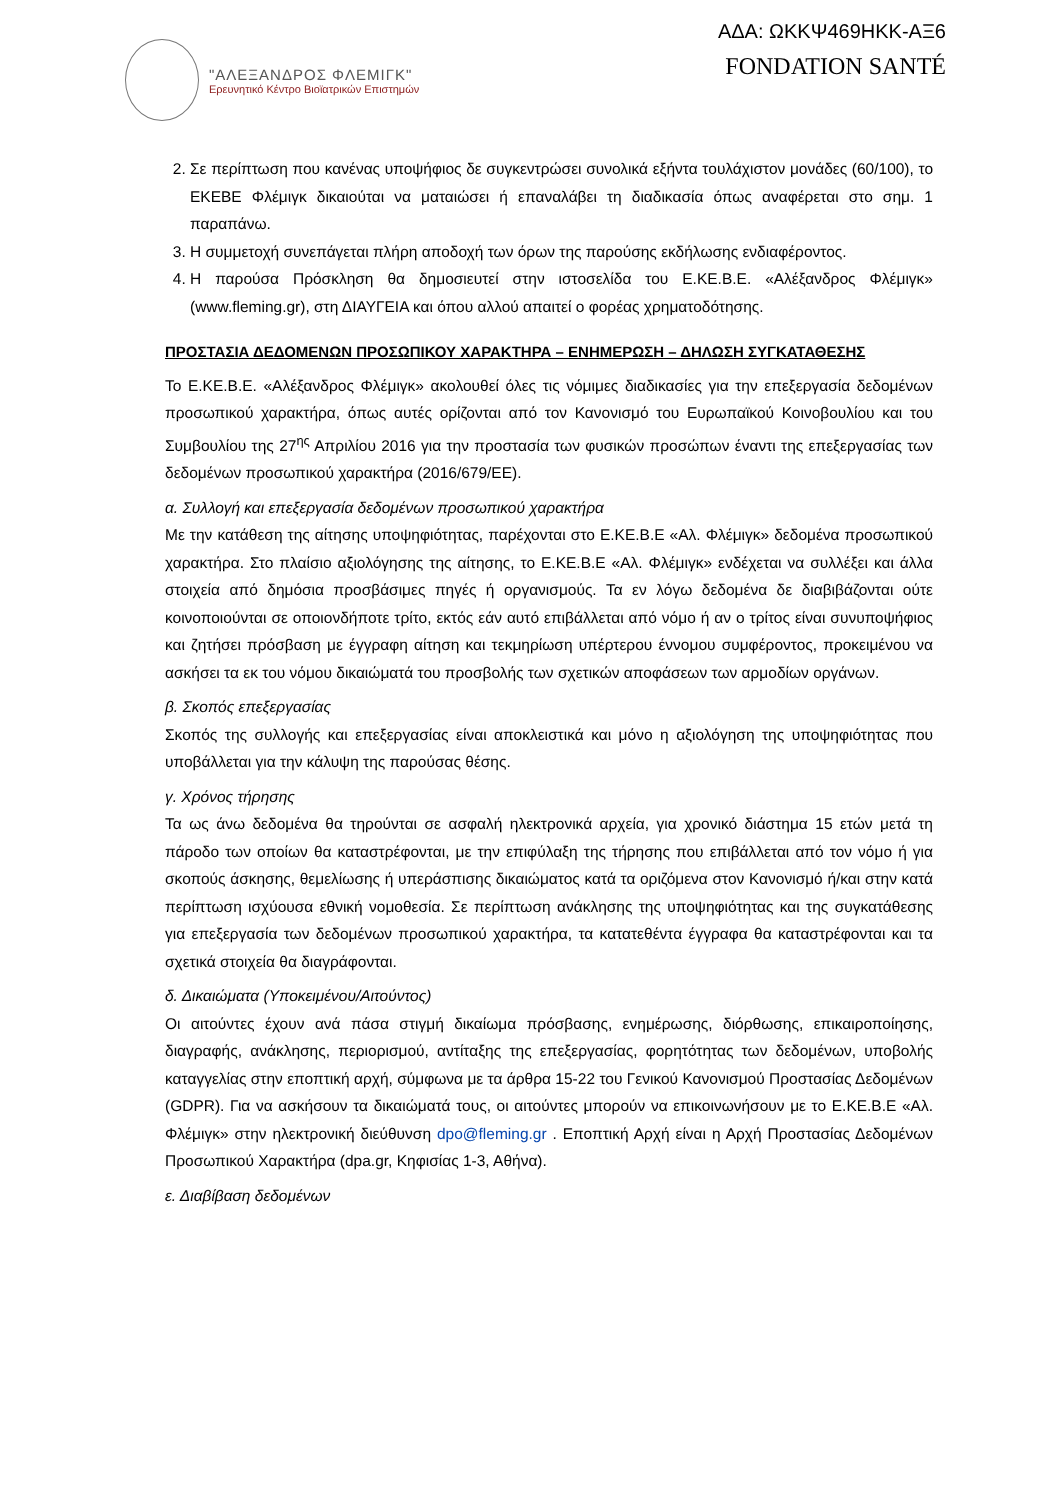"ΑΛΕΞΑΝΔΡΟΣ ΦΛΕΜΙΓΚ"
Ερευνητικό Κέντρο Βιοϊατρικών Επιστημών
ΑΔΑ: ΩΚΚΨ469ΗΚΚ-ΑΞ6
FONDATION SANTÉ
2. Σε περίπτωση που κανένας υποψήφιος δε συγκεντρώσει συνολικά εξήντα τουλάχιστον μονάδες (60/100), το ΕΚΕΒΕ Φλέμιγκ δικαιούται να ματαιώσει ή επαναλάβει τη διαδικασία όπως αναφέρεται στο σημ. 1 παραπάνω.
3. Η συμμετοχή συνεπάγεται πλήρη αποδοχή των όρων της παρούσης εκδήλωσης ενδιαφέροντος.
4. Η παρούσα Πρόσκληση θα δημοσιευτεί στην ιστοσελίδα του Ε.ΚΕ.Β.Ε. «Αλέξανδρος Φλέμιγκ» (www.fleming.gr), στη ΔΙΑΥΓΕΙΑ και όπου αλλού απαιτεί ο φορέας χρηματοδότησης.
ΠΡΟΣΤΑΣΙΑ ΔΕΔΟΜΕΝΩΝ ΠΡΟΣΩΠΙΚΟΥ ΧΑΡΑΚΤΗΡΑ – ΕΝΗΜΕΡΩΣΗ – ΔΗΛΩΣΗ ΣΥΓΚΑΤΑΘΕΣΗΣ
Το Ε.ΚΕ.Β.Ε. «Αλέξανδρος Φλέμιγκ» ακολουθεί όλες τις νόμιμες διαδικασίες για την επεξεργασία δεδομένων προσωπικού χαρακτήρα, όπως αυτές ορίζονται από τον Κανονισμό του Ευρωπαϊκού Κοινοβουλίου και του Συμβουλίου της 27<sup>ης</sup> Απριλίου 2016 για την προστασία των φυσικών προσώπων έναντι της επεξεργασίας των δεδομένων προσωπικού χαρακτήρα (2016/679/ΕΕ).
α. Συλλογή και επεξεργασία δεδομένων προσωπικού χαρακτήρα
Με την κατάθεση της αίτησης υποψηφιότητας, παρέχονται στο Ε.ΚΕ.Β.Ε «Αλ. Φλέμιγκ» δεδομένα προσωπικού χαρακτήρα. Στο πλαίσιο αξιολόγησης της αίτησης, το Ε.ΚΕ.Β.Ε «Αλ. Φλέμιγκ» ενδέχεται να συλλέξει και άλλα στοιχεία από δημόσια προσβάσιμες πηγές ή οργανισμούς. Τα εν λόγω δεδομένα δε διαβιβάζονται ούτε κοινοποιούνται σε οποιονδήποτε τρίτο, εκτός εάν αυτό επιβάλλεται από νόμο ή αν ο τρίτος είναι συνυποψήφιος και ζητήσει πρόσβαση με έγγραφη αίτηση και τεκμηρίωση υπέρτερου έννομου συμφέροντος, προκειμένου να ασκήσει τα εκ του νόμου δικαιώματά του προσβολής των σχετικών αποφάσεων των αρμοδίων οργάνων.
β. Σκοπός επεξεργασίας
Σκοπός της συλλογής και επεξεργασίας είναι αποκλειστικά και μόνο η αξιολόγηση της υποψηφιότητας που υποβάλλεται για την κάλυψη της παρούσας θέσης.
γ. Χρόνος τήρησης
Τα ως άνω δεδομένα θα τηρούνται σε ασφαλή ηλεκτρονικά αρχεία, για χρονικό διάστημα 15 ετών μετά τη πάροδο των οποίων θα καταστρέφονται, με την επιφύλαξη της τήρησης που επιβάλλεται από τον νόμο ή για σκοπούς άσκησης, θεμελίωσης ή υπεράσπισης δικαιώματος κατά τα οριζόμενα στον Κανονισμό ή/και στην κατά περίπτωση ισχύουσα εθνική νομοθεσία. Σε περίπτωση ανάκλησης της υποψηφιότητας και της συγκατάθεσης για επεξεργασία των δεδομένων προσωπικού χαρακτήρα, τα κατατεθέντα έγγραφα θα καταστρέφονται και τα σχετικά στοιχεία θα διαγράφονται.
δ. Δικαιώματα (Υποκειμένου/Αιτούντος)
Οι αιτούντες έχουν ανά πάσα στιγμή δικαίωμα πρόσβασης, ενημέρωσης, διόρθωσης, επικαιροποίησης, διαγραφής, ανάκλησης, περιορισμού, αντίταξης της επεξεργασίας, φορητότητας των δεδομένων, υποβολής καταγγελίας στην εποπτική αρχή, σύμφωνα με τα άρθρα 15-22 του Γενικού Κανονισμού Προστασίας Δεδομένων (GDPR). Για να ασκήσουν τα δικαιώματά τους, οι αιτούντες μπορούν να επικοινωνήσουν με το Ε.ΚΕ.Β.Ε «Αλ. Φλέμιγκ» στην ηλεκτρονική διεύθυνση dpo@fleming.gr . Εποπτική Αρχή είναι η Αρχή Προστασίας Δεδομένων Προσωπικού Χαρακτήρα (dpa.gr, Κηφισίας 1-3, Αθήνα).
ε. Διαβίβαση δεδομένων